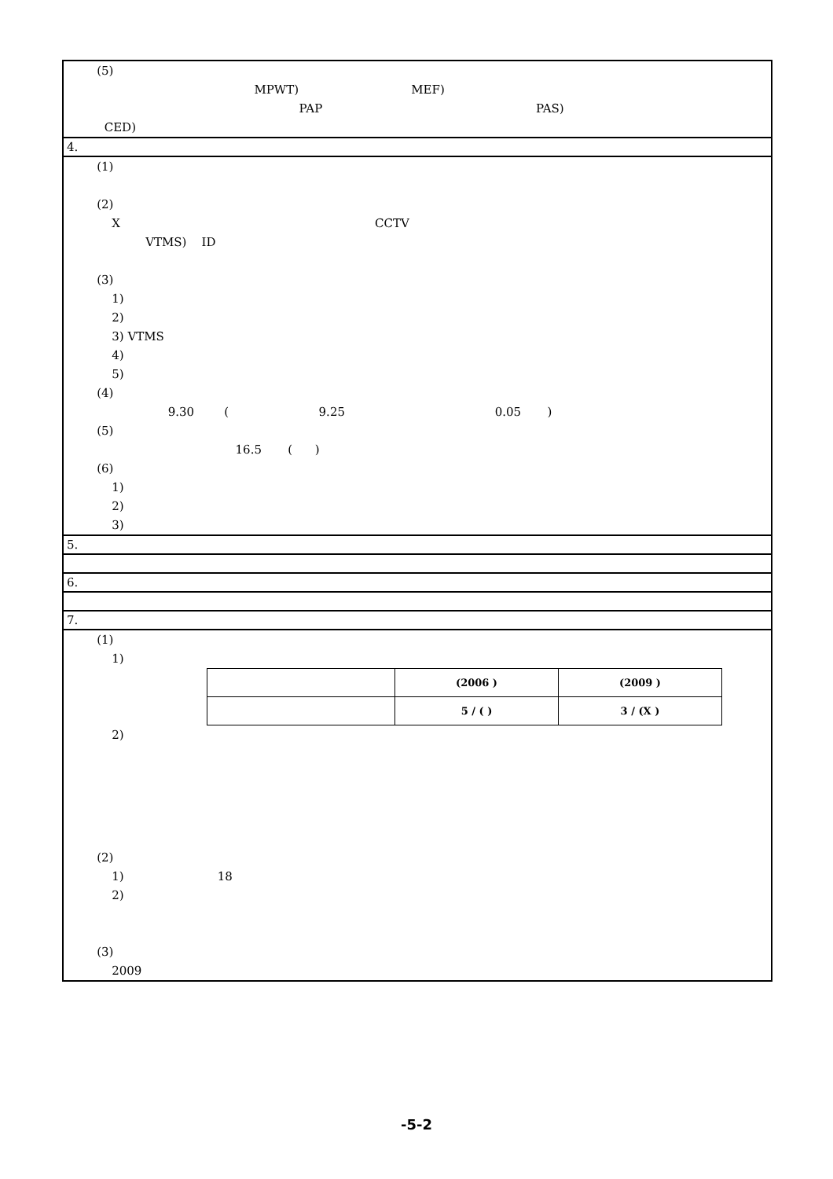(5)
MPWT) MEF)
PAP PAS)
CED)
4.
(1)
(2)
X CCTV
VTMS) ID
(3)
1)
2)
3) VTMS
4)
5)
(4)
9.30 ( 9.25 0.05 )
(5)
16.5 ( )
(6)
1)
2)
3)
5.
6.
7.
(1)
1)
| | (2006 ) | (2009 ) |
| | 5 / ( ) | 3 / (X ) |
2)
(2)
1) 18
2)
(3)
2009
-5-2